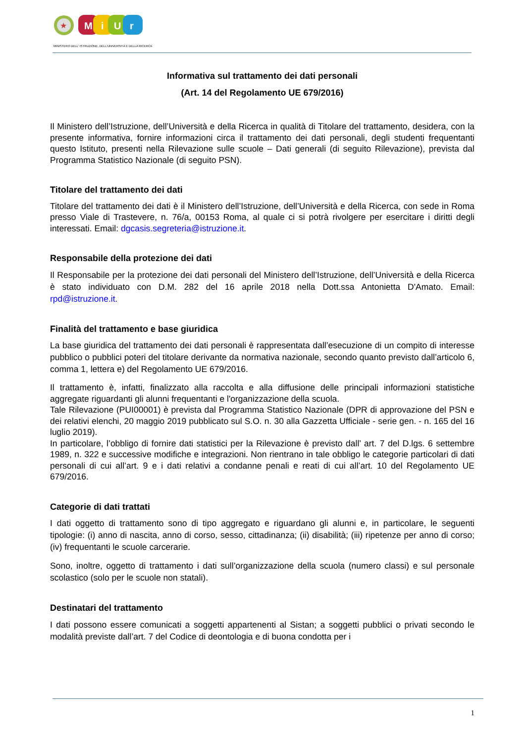★
M
i
U
r
MINISTERO DELL' ISTRUZIONE, DELL'UNIVERSITÀ E DELLA RICERCA
Informativa sul trattamento dei dati personali
(Art. 14 del Regolamento UE 679/2016)
Il Ministero dell’Istruzione, dell’Università e della Ricerca in qualità di Titolare del trattamento, desidera, con la presente informativa, fornire informazioni circa il trattamento dei dati personali, degli studenti frequentanti questo Istituto, presenti nella Rilevazione sulle scuole – Dati generali (di seguito Rilevazione), prevista dal Programma Statistico Nazionale (di seguito PSN).
Titolare del trattamento dei dati
Titolare del trattamento dei dati è il Ministero dell’Istruzione, dell’Università e della Ricerca, con sede in Roma presso Viale di Trastevere, n. 76/a, 00153 Roma, al quale ci si potrà rivolgere per esercitare i diritti degli interessati. Email: dgcasis.segreteria@istruzione.it.
Responsabile della protezione dei dati
Il Responsabile per la protezione dei dati personali del Ministero dell’Istruzione, dell’Università e della Ricerca è stato individuato con D.M. 282 del 16 aprile 2018 nella Dott.ssa Antonietta D'Amato. Email: rpd@istruzione.it.
Finalità del trattamento e base giuridica
La base giuridica del trattamento dei dati personali è rappresentata dall’esecuzione di un compito di interesse pubblico o pubblici poteri del titolare derivante da normativa nazionale, secondo quanto previsto dall’articolo 6, comma 1, lettera e) del Regolamento UE 679/2016.
Il trattamento è, infatti, finalizzato alla raccolta e alla diffusione delle principali informazioni statistiche aggregate riguardanti gli alunni frequentanti e l'organizzazione della scuola.
Tale Rilevazione (PUI00001) è prevista dal Programma Statistico Nazionale (DPR di approvazione del PSN e dei relativi elenchi, 20 maggio 2019 pubblicato sul S.O. n. 30 alla Gazzetta Ufficiale - serie gen. - n. 165 del 16 luglio 2019).
In particolare, l’obbligo di fornire dati statistici per la Rilevazione è previsto dall’ art. 7 del D.lgs. 6 settembre 1989, n. 322 e successive modifiche e integrazioni. Non rientrano in tale obbligo le categorie particolari di dati personali di cui all’art. 9 e i dati relativi a condanne penali e reati di cui all’art. 10 del Regolamento UE 679/2016.
Categorie di dati trattati
I dati oggetto di trattamento sono di tipo aggregato e riguardano gli alunni e, in particolare, le seguenti tipologie: (i) anno di nascita, anno di corso, sesso, cittadinanza; (ii) disabilità; (iii) ripetenze per anno di corso; (iv) frequentanti le scuole carcerarie.
Sono, inoltre, oggetto di trattamento i dati sull’organizzazione della scuola (numero classi) e sul personale scolastico (solo per le scuole non statali).
Destinatari del trattamento
I dati possono essere comunicati a soggetti appartenenti al Sistan; a soggetti pubblici o privati secondo le modalità previste dall’art. 7 del Codice di deontologia e di buona condotta per i
1